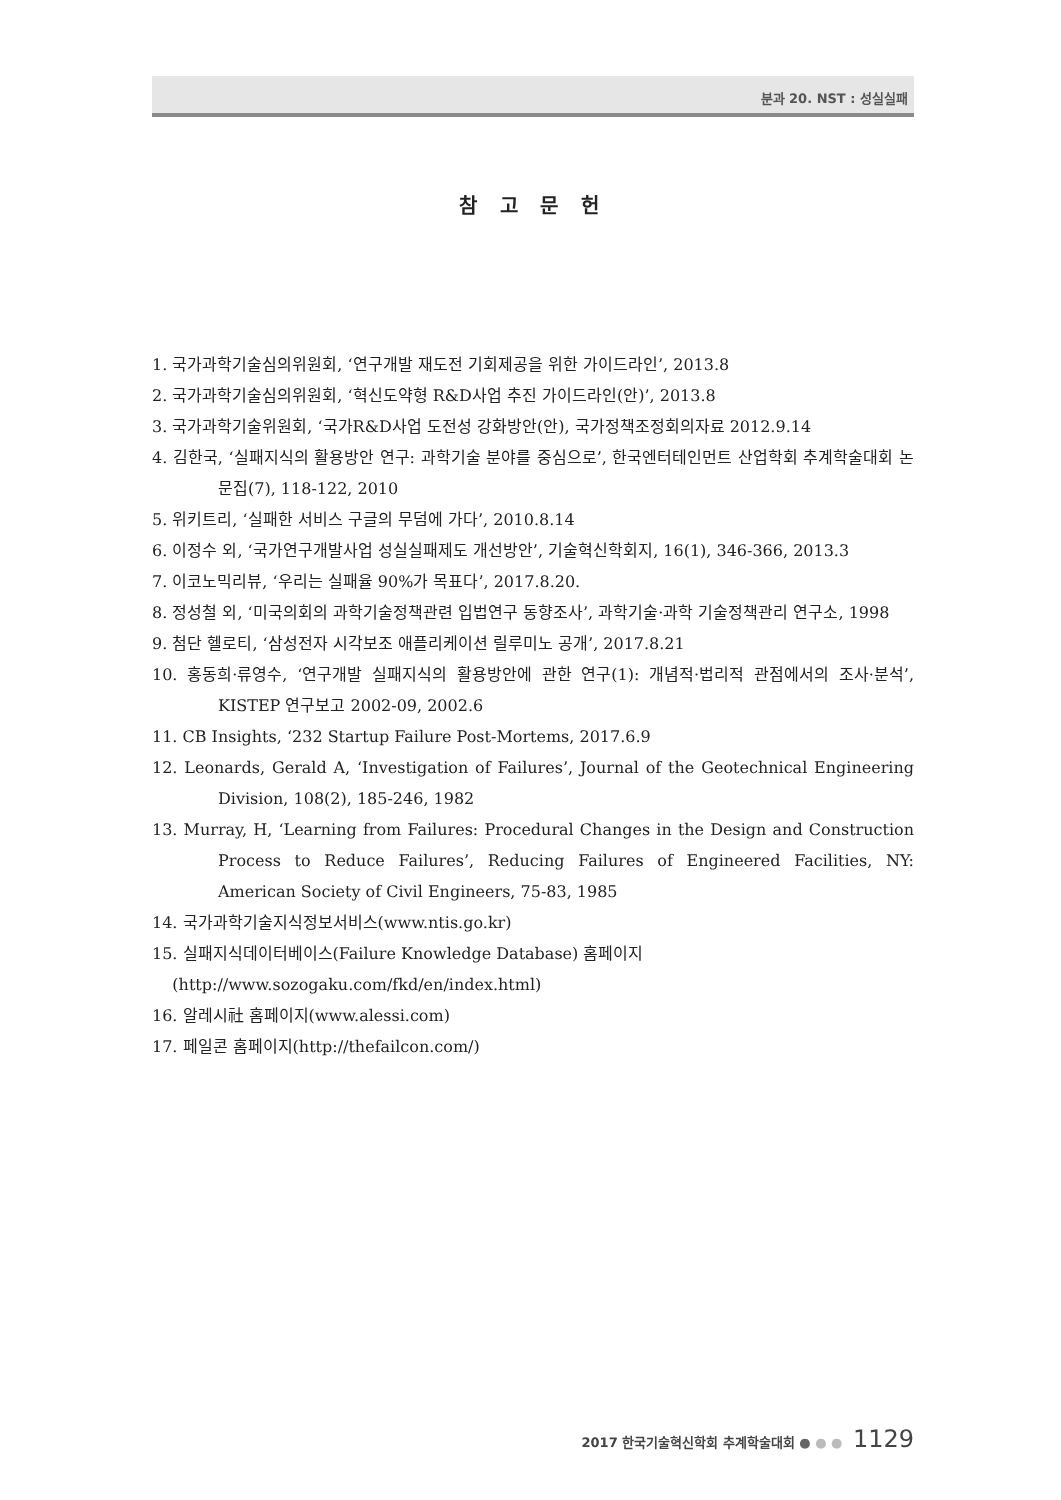분과 20. NST : 성실실패
참 고 문 헌
1. 국가과학기술심의위원회, ‘연구개발 재도전 기회제공을 위한 가이드라인’, 2013.8
2. 국가과학기술심의위원회, ‘혁신도약형 R&D사업 추진 가이드라인(안)’, 2013.8
3. 국가과학기술위원회, ‘국가R&D사업 도전성 강화방안(안), 국가정책조정회의자료 2012.9.14
4. 김한국, ‘실패지식의 활용방안 연구: 과학기술 분야를 중심으로’, 한국엔터테인먼트 산업학회 추계학술대회 논문집(7), 118-122, 2010
5. 위키트리, ‘실패한 서비스 구글의 무덤에 가다’, 2010.8.14
6. 이정수 외, ‘국가연구개발사업 성실실패제도 개선방안’, 기술혁신학회지, 16(1), 346-366, 2013.3
7. 이코노믹리뷰, ‘우리는 실패율 90%가 목표다’, 2017.8.20.
8. 정성철 외, ‘미국의회의 과학기술정책관련 입법연구 동향조사’, 과학기술·과학 기술정책관리 연구소, 1998
9. 첨단 헬로티, ‘삼성전자 시각보조 애플리케이션 릴루미노 공개’, 2017.8.21
10. 홍동희·류영수, ‘연구개발 실패지식의 활용방안에 관한 연구(1): 개념적·법리적 관점에서의 조사·분석’, KISTEP 연구보고 2002-09, 2002.6
11. CB Insights, ‘232 Startup Failure Post-Mortems, 2017.6.9
12. Leonards, Gerald A, ‘Investigation of Failures’, Journal of the Geotechnical Engineering Division, 108(2), 185-246, 1982
13. Murray, H, ‘Learning from Failures: Procedural Changes in the Design and Construction Process to Reduce Failures’, Reducing Failures of Engineered Facilities, NY: American Society of Civil Engineers, 75-83, 1985
14. 국가과학기술지식정보서비스(www.ntis.go.kr)
15. 실패지식데이터베이스(Failure Knowledge Database) 홈페이지
(http://www.sozogaku.com/fkd/en/index.html)
16. 알레시社 홈페이지(www.alessi.com)
17. 페일콘 홈페이지(http://thefailcon.com/)
2017 한국기술혁신학회 추계학술대회 ● ● ● 1129